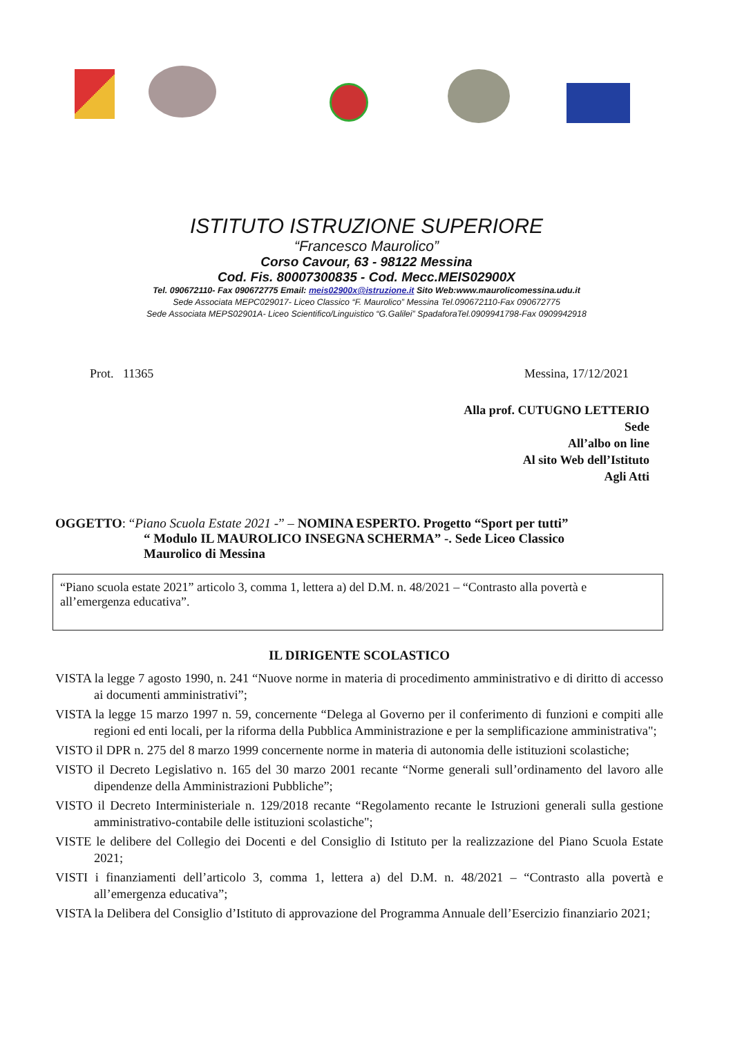ISTITUTO ISTRUZIONE SUPERIORE
“Francesco Maurolico”
Corso Cavour, 63 - 98122 Messina
Cod. Fis. 80007300835 - Cod. Mecc.MEIS02900X
Tel. 090672110- Fax 090672775 Email: meis02900x@istruzione.it Sito Web:www.maurolicomessina.udu.it
Sede Associata MEPC029017- Liceo Classico “F. Maurolico” Messina Tel.090672110-Fax 090672775
Sede Associata MEPS02901A- Liceo Scientifico/Linguistico “G.Galilei” SpadaforaTel.0909941798-Fax 0909942918
Prot. 11365 Messina, 17/12/2021
Alla prof. CUTUGNO LETTERIO
Sede
All’albo on line
Al sito Web dell’Istituto
Agli Atti
OGGETTO: “Piano Scuola Estate 2021 -” – NOMINA ESPERTO. Progetto “Sport per tutti”
“ Modulo IL MAUROLICO INSEGNA SCHERMA” -. Sede Liceo Classico
Maurolico di Messina
“Piano scuola estate 2021” articolo 3, comma 1, lettera a) del D.M. n. 48/2021 – “Contrasto alla povertà e all’emergenza educativa”.
IL DIRIGENTE SCOLASTICO
VISTA la legge 7 agosto 1990, n. 241 “Nuove norme in materia di procedimento amministrativo e di diritto di accesso ai documenti amministrativi”;
VISTA la legge 15 marzo 1997 n. 59, concernente “Delega al Governo per il conferimento di funzioni e compiti alle regioni ed enti locali, per la riforma della Pubblica Amministrazione e per la semplificazione amministrativa";
VISTO il DPR n. 275 del 8 marzo 1999 concernente norme in materia di autonomia delle istituzioni scolastiche;
VISTO il Decreto Legislativo n. 165 del 30 marzo 2001 recante “Norme generali sull’ordinamento del lavoro alle dipendenze della Amministrazioni Pubbliche”;
VISTO il Decreto Interministeriale n. 129/2018 recante “Regolamento recante le Istruzioni generali sulla gestione amministrativo-contabile delle istituzioni scolastiche";
VISTE le delibere del Collegio dei Docenti e del Consiglio di Istituto per la realizzazione del Piano Scuola Estate 2021;
VISTI i finanziamenti dell’articolo 3, comma 1, lettera a) del D.M. n. 48/2021 – “Contrasto alla povertà e all’emergenza educativa”;
VISTA la Delibera del Consiglio d’Istituto di approvazione del Programma Annuale dell’Esercizio finanziario 2021;